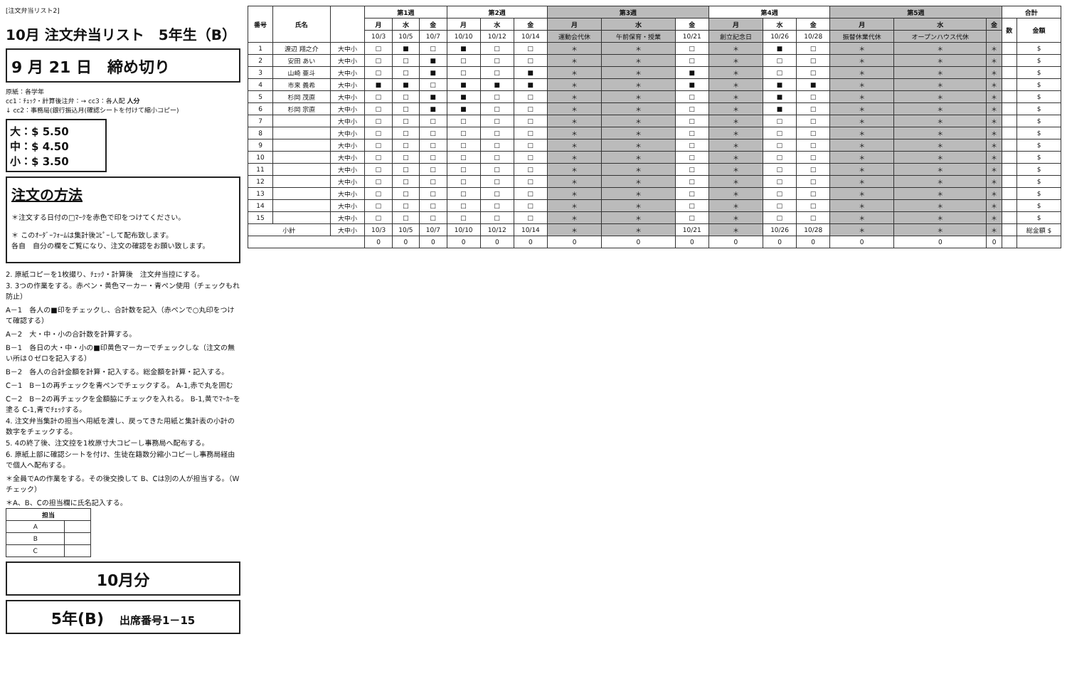[注文弁当リスト2]
10月 注文弁当リスト　5年生（B）
9 月 21 日　締め切り
原紙：各学年
cc1：ﾁｪｯｸ・計算後注弁：→ cc3：各人配 人分
↓ cc2：事務局(銀行振込月(確認シートを付けて縮小コピー)
大：$ 5.50
中：$ 4.50
小：$ 3.50
注文の方法
＊注文する日付の□ﾏｰｸを赤色で印をつけてください。
＊ このｵｰﾀﾞｰﾌｫｰﾑは集計後ｺﾋﾟｰして配布致します。
各自　自分の欄をご覧になり、注文の確認をお願い致します。
2. 原紙コピーを1枚撮り、ﾁｪｯｸ・計算後　注文弁当控にする。
3. 3つの作業をする。赤ペン・黄色マーカー・青ペン使用（チェックもれ防止）
A－1　各人の■印をチェックし、合計数を記入（赤ペンで○丸印をつけて確認する）
A－2　大・中・小の合計数を計算する。
B－1　各日の大・中・小の■印黄色マーカーでチェックしな（注文の無い所は０ゼロを記入する）
B－2　各人の合計金額を計算・記入する。総金額を計算・記入する。
C－1　B－1の再チェックを青ペンでチェックする。 A-1,赤で丸を囲む
C－2　B－2の再チェックを金額脇にチェックを入れる。 B-1,黄でﾏｰｶｰを塗る C-1,青でﾁｪｯｸする。
4. 注文弁当集計の担当へ用紙を渡し、戻ってきた用紙と集計表の小計の数字をチェックする。
5. 4の終了後、注文控を1枚原寸大コピーし事務局へ配布する。
6. 原紙上部に確認シートを付け、生徒在籍数分縮小コピーし事務局経由で個人へ配布する。
＊全員でAの作業をする。その後交換して B、Cは別の人が担当する。（Wチェック）
＊A、B、Cの担当欄に氏名記入する。
| 担当 | |
| --- | --- |
| A | |
| B | |
| C | |
10月分
5年(B)　出席番号1－15
| 番号 | 氏名 | | 第1週 | | | 第2週 | | | 第3週 | | | 第4週 | | | 第5週 | | | 合計 | |
| --- | --- | --- | --- | --- | --- | --- | --- | --- | --- | --- | --- | --- | --- | --- | --- | --- | --- | --- | --- |
| | | | 月 | 水 | 金 | 月 | 水 | 金 | 月 | 水 | 金 | 月 | 水 | 金 | 月 | 水 | 金 | 数 | 金額 |
| | | | 10/3 | 10/5 | 10/7 | 10/10 | 10/12 | 10/14 | 運動会代休 | 午前保育・授業 | 10/21 | 創立記念日 | 10/26 | 10/28 | 振替休業代休 | オープンハウス代休 | | | |
| 1 | 渡辺 翔之介 | 大中小 | □ | ■ | □ | ■ | □ | □ | ＊ | ＊ | □ | ＊ | ■ | □ | ＊ | ＊ | ＊ | | $ |
| 2 | 安田 あい | 大中小 | □ | □ | ■ | □ | □ | □ | ＊ | ＊ | □ | ＊ | □ | □ | ＊ | ＊ | ＊ | | $ |
| 3 | 山崎 亜斗 | 大中小 | □ | □ | ■ | □ | □ | ■ | ＊ | ＊ | ■ | ＊ | □ | □ | ＊ | ＊ | ＊ | | $ |
| 4 | 市来 義希 | 大中小 | ■ | ■ | □ | ■ | ■ | ■ | ＊ | ＊ | ■ | ＊ | ■ | ■ | ＊ | ＊ | ＊ | | $ |
| 5 | 杉岡 茂直 | 大中小 | □ | □ | ■ | ■ | □ | □ | ＊ | ＊ | □ | ＊ | ■ | □ | ＊ | ＊ | ＊ | | $ |
| 6 | 杉岡 宗直 | 大中小 | □ | □ | ■ | ■ | □ | □ | ＊ | ＊ | □ | ＊ | ■ | □ | ＊ | ＊ | ＊ | | $ |
| 7 | | 大中小 | □ | □ | □ | □ | □ | □ | ＊ | ＊ | □ | ＊ | □ | □ | ＊ | ＊ | ＊ | | $ |
| 8 | | 大中小 | □ | □ | □ | □ | □ | □ | ＊ | ＊ | □ | ＊ | □ | □ | ＊ | ＊ | ＊ | | $ |
| 9 | | 大中小 | □ | □ | □ | □ | □ | □ | ＊ | ＊ | □ | ＊ | □ | □ | ＊ | ＊ | ＊ | | $ |
| 10 | | 大中小 | □ | □ | □ | □ | □ | □ | ＊ | ＊ | □ | ＊ | □ | □ | ＊ | ＊ | ＊ | | $ |
| 11 | | 大中小 | □ | □ | □ | □ | □ | □ | ＊ | ＊ | □ | ＊ | □ | □ | ＊ | ＊ | ＊ | | $ |
| 12 | | 大中小 | □ | □ | □ | □ | □ | □ | ＊ | ＊ | □ | ＊ | □ | □ | ＊ | ＊ | ＊ | | $ |
| 13 | | 大中小 | □ | □ | □ | □ | □ | □ | ＊ | ＊ | □ | ＊ | □ | □ | ＊ | ＊ | ＊ | | $ |
| 14 | | 大中小 | □ | □ | □ | □ | □ | □ | ＊ | ＊ | □ | ＊ | □ | □ | ＊ | ＊ | ＊ | | $ |
| 15 | | 大中小 | □ | □ | □ | □ | □ | □ | ＊ | ＊ | □ | ＊ | □ | □ | ＊ | ＊ | ＊ | | $ |
| 小計 | | 大中小 | 10/3 | 10/5 | 10/7 | 10/10 | 10/12 | 10/14 | ＊ | ＊ | 10/21 | ＊ | 10/26 | 10/28 | ＊ | ＊ | ＊ | | 総金額 $ |
| | | | 0 | 0 | 0 | 0 | 0 | 0 | 0 | 0 | 0 | 0 | 0 | 0 | 0 | 0 | 0 | | |